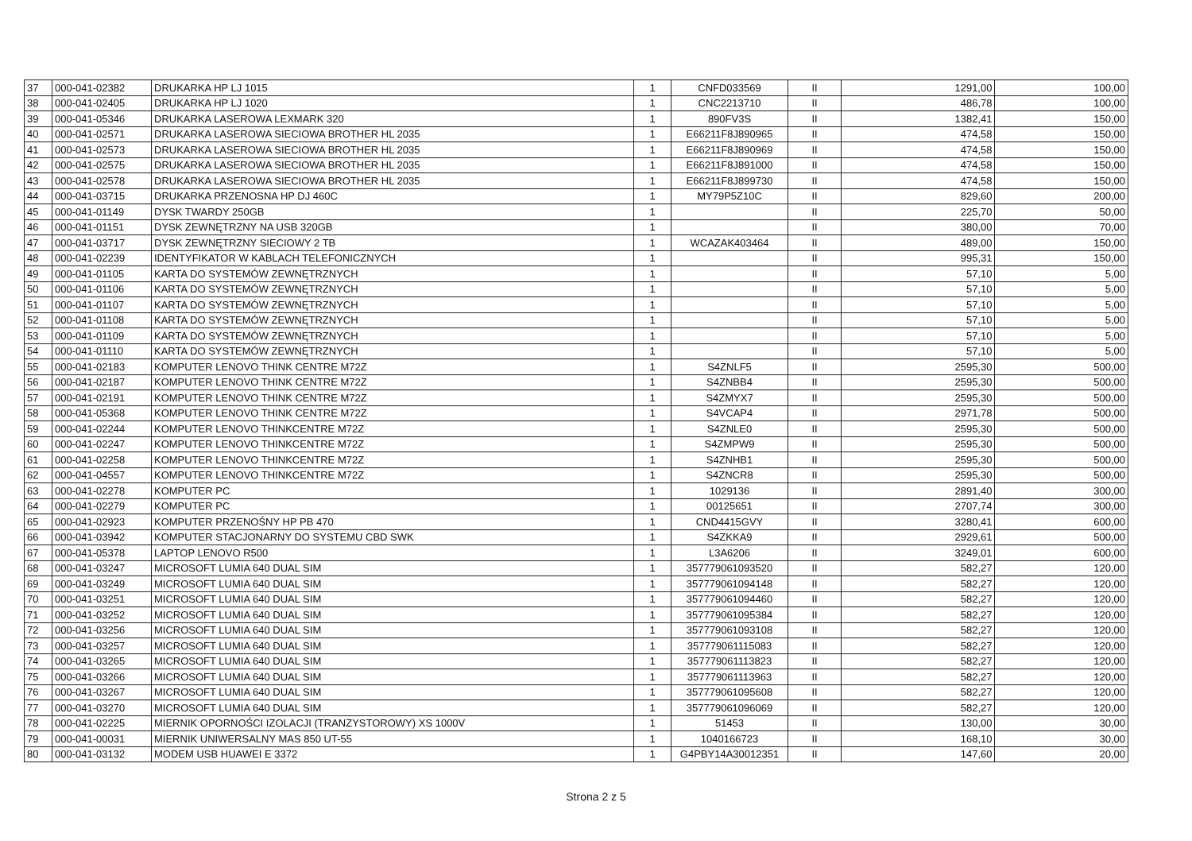| 37 | 000-041-02382 | DRUKARKA HP LJ 1015 | 1 | CNFD033569 | II | 1291,00 | 100,00 |
| 38 | 000-041-02405 | DRUKARKA HP LJ 1020 | 1 | CNC2213710 | II | 486,78 | 100,00 |
| 39 | 000-041-05346 | DRUKARKA LASEROWA LEXMARK 320 | 1 | 890FV3S | II | 1382,41 | 150,00 |
| 40 | 000-041-02571 | DRUKARKA LASEROWA SIECIOWA BROTHER HL 2035 | 1 | E66211F8J890965 | II | 474,58 | 150,00 |
| 41 | 000-041-02573 | DRUKARKA LASEROWA SIECIOWA BROTHER HL 2035 | 1 | E66211F8J890969 | II | 474,58 | 150,00 |
| 42 | 000-041-02575 | DRUKARKA LASEROWA SIECIOWA BROTHER HL 2035 | 1 | E66211F8J891000 | II | 474,58 | 150,00 |
| 43 | 000-041-02578 | DRUKARKA LASEROWA SIECIOWA BROTHER HL 2035 | 1 | E66211F8J899730 | II | 474,58 | 150,00 |
| 44 | 000-041-03715 | DRUKARKA PRZENOSNA HP DJ 460C | 1 | MY79P5Z10C | II | 829,60 | 200,00 |
| 45 | 000-041-01149 | DYSK TWARDY 250GB | 1 | | II | 225,70 | 50,00 |
| 46 | 000-041-01151 | DYSK ZEWNĘTRZNY NA USB 320GB | 1 | | II | 380,00 | 70,00 |
| 47 | 000-041-03717 | DYSK ZEWNĘTRZNY SIECIOWY 2 TB | 1 | WCAZAK403464 | II | 489,00 | 150,00 |
| 48 | 000-041-02239 | IDENTYFIKATOR W KABLACH TELEFONICZNYCH | 1 | | II | 995,31 | 150,00 |
| 49 | 000-041-01105 | KARTA DO SYSTEMÓW ZEWNĘTRZNYCH | 1 | | II | 57,10 | 5,00 |
| 50 | 000-041-01106 | KARTA DO SYSTEMÓW ZEWNĘTRZNYCH | 1 | | II | 57,10 | 5,00 |
| 51 | 000-041-01107 | KARTA DO SYSTEMÓW ZEWNĘTRZNYCH | 1 | | II | 57,10 | 5,00 |
| 52 | 000-041-01108 | KARTA DO SYSTEMÓW ZEWNĘTRZNYCH | 1 | | II | 57,10 | 5,00 |
| 53 | 000-041-01109 | KARTA DO SYSTEMÓW ZEWNĘTRZNYCH | 1 | | II | 57,10 | 5,00 |
| 54 | 000-041-01110 | KARTA DO SYSTEMÓW ZEWNĘTRZNYCH | 1 | | II | 57,10 | 5,00 |
| 55 | 000-041-02183 | KOMPUTER LENOVO THINK CENTRE M72Z | 1 | S4ZNLF5 | II | 2595,30 | 500,00 |
| 56 | 000-041-02187 | KOMPUTER LENOVO THINK CENTRE M72Z | 1 | S4ZNBB4 | II | 2595,30 | 500,00 |
| 57 | 000-041-02191 | KOMPUTER LENOVO THINK CENTRE M72Z | 1 | S4ZMYX7 | II | 2595,30 | 500,00 |
| 58 | 000-041-05368 | KOMPUTER LENOVO THINK CENTRE M72Z | 1 | S4VCAP4 | II | 2971,78 | 500,00 |
| 59 | 000-041-02244 | KOMPUTER LENOVO THINKCENTRE M72Z | 1 | S4ZNLE0 | II | 2595,30 | 500,00 |
| 60 | 000-041-02247 | KOMPUTER LENOVO THINKCENTRE M72Z | 1 | S4ZMPW9 | II | 2595,30 | 500,00 |
| 61 | 000-041-02258 | KOMPUTER LENOVO THINKCENTRE M72Z | 1 | S4ZNHB1 | II | 2595,30 | 500,00 |
| 62 | 000-041-04557 | KOMPUTER LENOVO THINKCENTRE M72Z | 1 | S4ZNCR8 | II | 2595,30 | 500,00 |
| 63 | 000-041-02278 | KOMPUTER PC | 1 | 1029136 | II | 2891,40 | 300,00 |
| 64 | 000-041-02279 | KOMPUTER PC | 1 | 00125651 | II | 2707,74 | 300,00 |
| 65 | 000-041-02923 | KOMPUTER PRZENOŚNY HP PB 470 | 1 | CND4415GVY | II | 3280,41 | 600,00 |
| 66 | 000-041-03942 | KOMPUTER STACJONARNY DO SYSTEMU CBD SWK | 1 | S4ZKKA9 | II | 2929,61 | 500,00 |
| 67 | 000-041-05378 | LAPTOP LENOVO R500 | 1 | L3A6206 | II | 3249,01 | 600,00 |
| 68 | 000-041-03247 | MICROSOFT LUMIA 640 DUAL SIM | 1 | 357779061093520 | II | 582,27 | 120,00 |
| 69 | 000-041-03249 | MICROSOFT LUMIA 640 DUAL SIM | 1 | 357779061094148 | II | 582,27 | 120,00 |
| 70 | 000-041-03251 | MICROSOFT LUMIA 640 DUAL SIM | 1 | 357779061094460 | II | 582,27 | 120,00 |
| 71 | 000-041-03252 | MICROSOFT LUMIA 640 DUAL SIM | 1 | 357779061095384 | II | 582,27 | 120,00 |
| 72 | 000-041-03256 | MICROSOFT LUMIA 640 DUAL SIM | 1 | 357779061093108 | II | 582,27 | 120,00 |
| 73 | 000-041-03257 | MICROSOFT LUMIA 640 DUAL SIM | 1 | 357779061115083 | II | 582,27 | 120,00 |
| 74 | 000-041-03265 | MICROSOFT LUMIA 640 DUAL SIM | 1 | 357779061113823 | II | 582,27 | 120,00 |
| 75 | 000-041-03266 | MICROSOFT LUMIA 640 DUAL SIM | 1 | 357779061113963 | II | 582,27 | 120,00 |
| 76 | 000-041-03267 | MICROSOFT LUMIA 640 DUAL SIM | 1 | 357779061095608 | II | 582,27 | 120,00 |
| 77 | 000-041-03270 | MICROSOFT LUMIA 640 DUAL SIM | 1 | 357779061096069 | II | 582,27 | 120,00 |
| 78 | 000-041-02225 | MIERNIK OPORNOŚCI IZOLACJI (TRANZYSTOROWY) XS 1000V | 1 | 51453 | II | 130,00 | 30,00 |
| 79 | 000-041-00031 | MIERNIK UNIWERSALNY MAS 850 UT-55 | 1 | 1040166723 | II | 168,10 | 30,00 |
| 80 | 000-041-03132 | MODEM USB HUAWEI E 3372 | 1 | G4PBY14A30012351 | II | 147,60 | 20,00 |
Strona 2 z 5